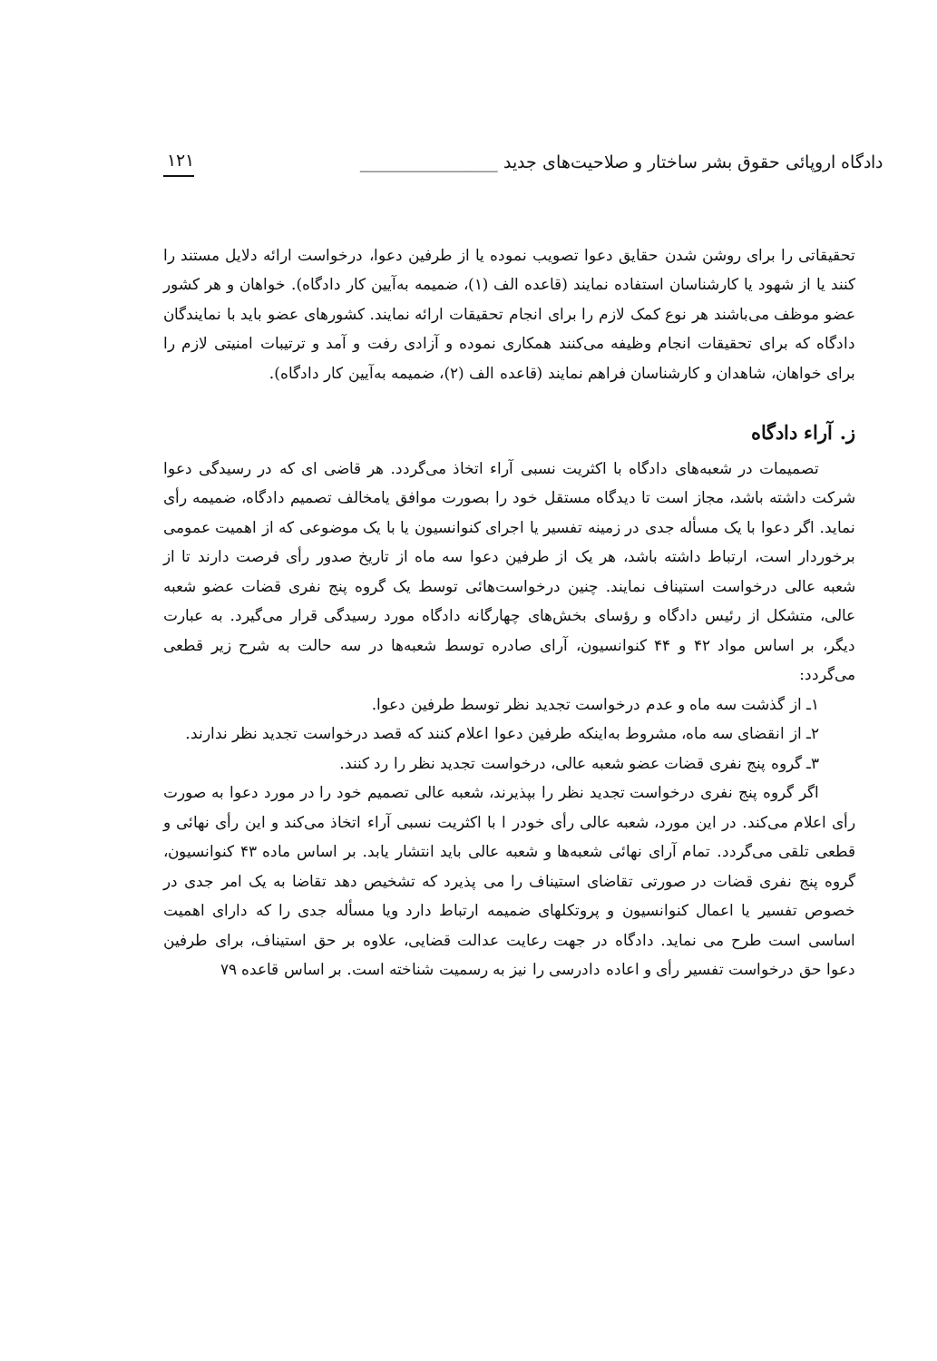دادگاه اروپائی حقوق بشر ساختار و صلاحیت‌های جدید ________________ ۱۲۱
تحقیقاتی را برای روشن شدن حقایق دعوا تصویب نموده یا از طرفین دعوا، درخواست ارائه دلایل مستند را کنند یا از شهود یا کارشناسان استفاده نمایند (قاعده الف (۱)، ضمیمه به‌آیین کار دادگاه). خواهان و هر کشور عضو موظف می‌باشند هر نوع کمک لازم را برای انجام تحقیقات ارائه نمایند. کشورهای عضو باید با نمایندگان دادگاه که برای تحقیقات انجام وظیفه می‌کنند همکاری نموده و آزادی رفت و آمد و ترتیبات امنیتی لازم را برای خواهان، شاهدان و کارشناسان فراهم نمایند (قاعده الف (۲)، ضمیمه به‌آیین کار دادگاه).
ز. آراء دادگاه
تصمیمات در شعبه‌های دادگاه با اکثریت نسبی آراء اتخاذ می‌گردد. هر قاضی ای که در رسیدگی دعوا شرکت داشته باشد، مجاز است تا دیدگاه مستقل خود را بصورت موافق یامخالف تصمیم دادگاه، ضمیمه رأی نماید. اگر دعوا با یک مسأله جدی در زمینه تفسیر یا اجرای کنوانسیون یا با یک موضوعی که از اهمیت عمومی برخوردار است، ارتباط داشته باشد، هر یک از طرفین دعوا سه ماه از تاریخ صدور رأی فرصت دارند تا از شعبه عالی درخواست استیناف نمایند. چنین درخواست‌هائی توسط یک گروه پنج نفری قضات عضو شعبه عالی، متشکل از رئیس دادگاه و رؤسای بخش‌های چهارگانه دادگاه مورد رسیدگی قرار می‌گیرد. به عبارت دیگر، بر اساس مواد ۴۲ و ۴۴ کنوانسیون، آرای صادره توسط شعبه‌ها در سه حالت به شرح زیر قطعی می‌گردد:
۱ـ از گذشت سه ماه و عدم درخواست تجدید نظر توسط طرفین دعوا.
۲ـ از انقضای سه ماه، مشروط به‌اینکه طرفین دعوا اعلام کنند که قصد درخواست تجدید نظر ندارند.
۳ـ گروه پنج نفری قضات عضو شعبه عالی، درخواست تجدید نظر را رد کنند.
اگر گروه پنج نفری درخواست تجدید نظر را بپذیرند، شعبه عالی تصمیم خود را در مورد دعوا به صورت رأی اعلام می‌کند. در این مورد، شعبه عالی رأی خودر ا با اکثریت نسبی آراء اتخاذ می‌کند و این رأی نهائی و قطعی تلقی می‌گردد. تمام آرای نهائی شعبه‌ها و شعبه عالی باید انتشار یابد. بر اساس ماده ۴۳ کنوانسیون، گروه پنج نفری قضات در صورتی تقاضای استیناف را می پذیرد که تشخیص دهد تقاضا به یک امر جدی در خصوص تفسیر یا اعمال کنوانسیون و پروتکلهای ضمیمه ارتباط دارد ویا مسأله جدی را که دارای اهمیت اساسی است طرح می نماید. دادگاه در جهت رعایت عدالت قضایی، علاوه بر حق استیناف، برای طرفین دعوا حق درخواست تفسیر رأی و اعاده دادرسی را نیز به رسمیت شناخته است. بر اساس قاعده ۷۹